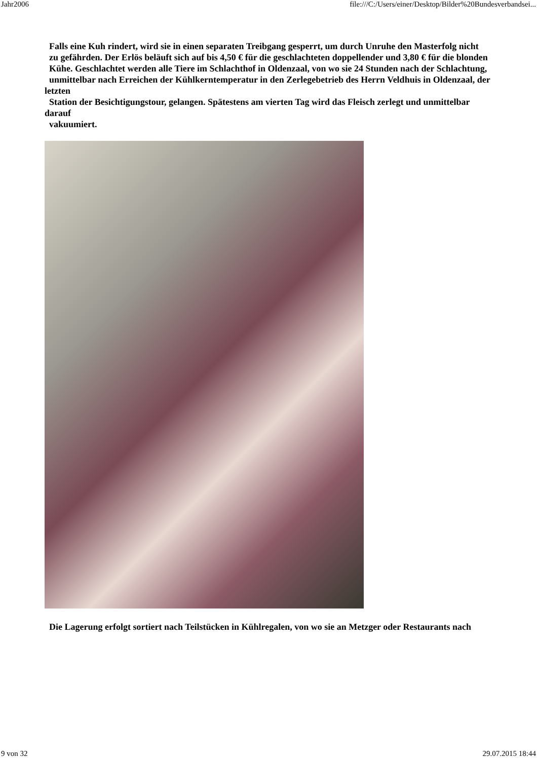Jahr2006 file:///C:/Users/einer/Desktop/Bilder%20Bundesverbandsei...
Falls eine Kuh rindert, wird sie in einen separaten Treibgang gesperrt, um durch Unruhe den Masterfolg nicht
zu gefährden. Der Erlös beläuft sich auf bis 4,50 € für die geschlachteten doppellender und 3,80 € für die blonden
Kühe. Geschlachtet werden alle Tiere im Schlachthof in Oldenzaal, von wo sie 24 Stunden nach der Schlachtung,
unmittelbar nach Erreichen der Kühlkerntemperatur in den Zerlegebetrieb des Herrn Veldhuis in Oldenzaal, der letzten
Station der Besichtigungstour, gelangen. Spätestens am vierten Tag wird das Fleisch zerlegt und unmittelbar darauf
vakuumiert.
Die Lagerung erfolgt sortiert nach Teilstücken in Kühlregalen, von wo sie an Metzger oder Restaurants nach
9 von 32 29.07.2015 18:44